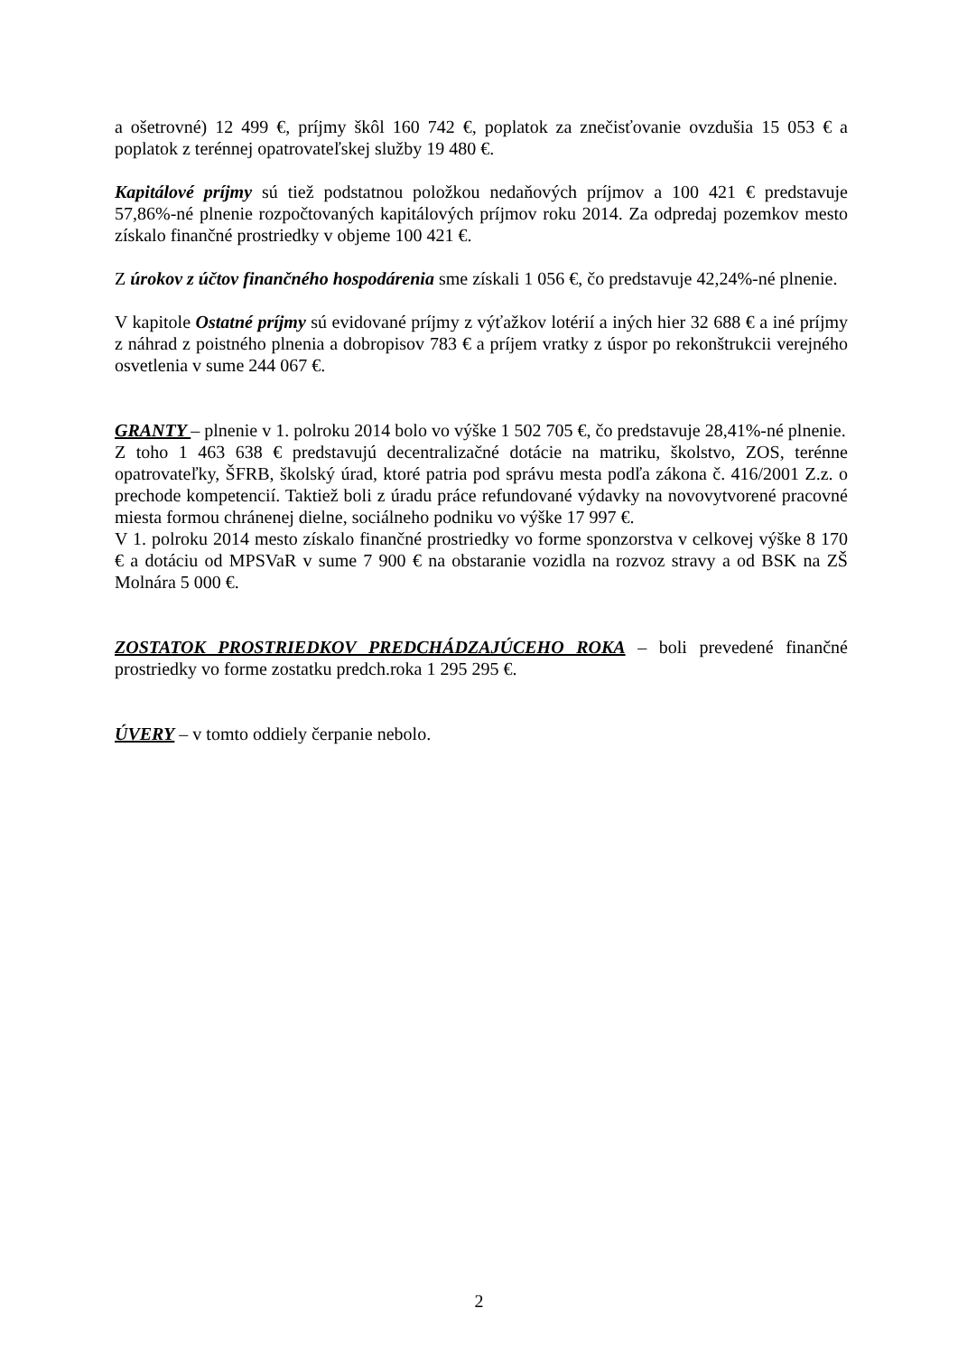a ošetrovné) 12 499 €, príjmy škôl 160 742 €, poplatok za znečisťovanie ovzdušia 15 053 € a poplatok z terénnej opatrovateľskej služby 19 480 €.
Kapitálové príjmy sú tiež podstatnou položkou nedaňových príjmov a 100 421 € predstavuje 57,86%-né plnenie rozpočtovaných kapitálových príjmov roku 2014. Za odpredaj pozemkov mesto získalo finančné prostriedky v objeme 100 421 €.
Z úrokov z účtov finančného hospodárenia sme získali 1 056 €, čo predstavuje 42,24%-né plnenie.
V kapitole Ostatné príjmy sú evidované príjmy z výťažkov lotérií a iných hier 32 688 € a iné príjmy z náhrad z poistného plnenia a dobropisov 783 € a príjem vratky z úspor po rekonštrukcii verejného osvetlenia v sume 244 067 €.
GRANTY – plnenie v 1. polroku 2014 bolo vo výške 1 502 705 €, čo predstavuje 28,41%-né plnenie.
Z toho 1 463 638 € predstavujú decentralizačné dotácie na matriku, školstvo, ZOS, terénne opatrovateľky, ŠFRB, školský úrad, ktoré patria pod správu mesta podľa zákona č. 416/2001 Z.z. o prechode kompetencií. Taktiež boli z úradu práce refundované výdavky na novovytvorené pracovné miesta formou chránenej dielne, sociálneho podniku vo výške 17 997 €.
V 1. polroku 2014 mesto získalo finančné prostriedky vo forme sponzorstva v celkovej výške 8 170 € a dotáciu od MPSVaR v sume 7 900 € na obstaranie vozidla na rozvoz stravy a od BSK na ZŠ Molnára 5 000 €.
ZOSTATOK PROSTRIEDKOV PREDCHÁDZAJÚCEHO ROKA – boli prevedené finančné prostriedky vo forme zostatku predch.roka 1 295 295 €.
ÚVERY – v tomto oddiely čerpanie nebolo.
2